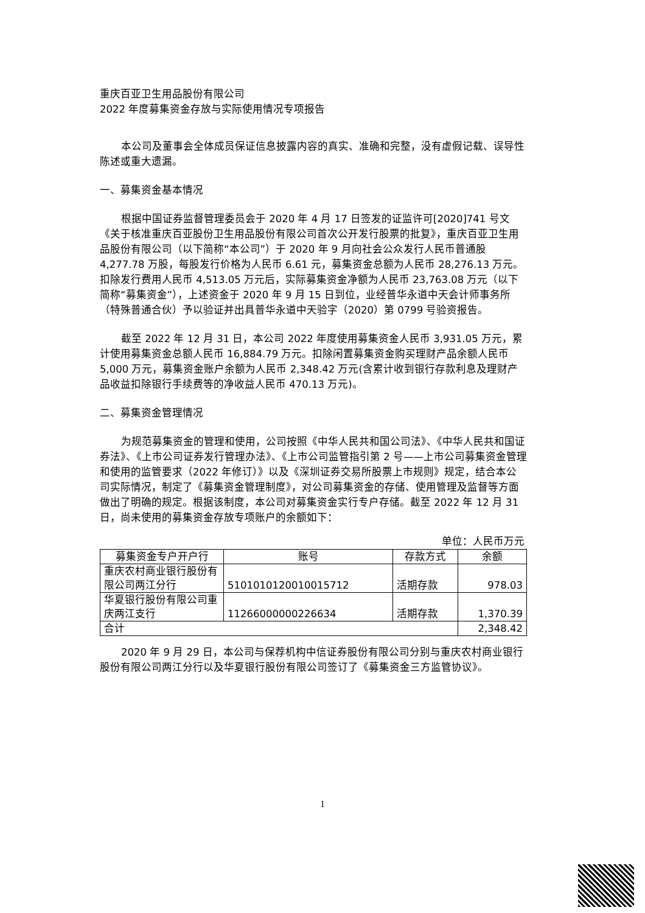重庆百亚卫生用品股份有限公司
2022 年度募集资金存放与实际使用情况专项报告
本公司及董事会全体成员保证信息披露内容的真实、准确和完整，没有虚假记载、误导性陈述或重大遗漏。
一、募集资金基本情况
根据中国证券监督管理委员会于 2020 年 4 月 17 日签发的证监许可[2020]741 号文《关于核准重庆百亚股份卫生用品股份有限公司首次公开发行股票的批复》，重庆百亚卫生用品股份有限公司（以下简称“本公司”）于 2020 年 9 月向社会公众发行人民币普通股 4,277.78 万股，每股发行价格为人民币 6.61 元，募集资金总额为人民币 28,276.13 万元。扣除发行费用人民币 4,513.05 万元后，实际募集资金净额为人民币 23,763.08 万元（以下简称“募集资金”），上述资金于 2020 年 9 月 15 日到位，业经普华永道中天会计师事务所（特殊普通合伙）予以验证并出具普华永道中天验字（2020）第 0799 号验资报告。
截至 2022 年 12 月 31 日，本公司 2022 年度使用募集资金人民币 3,931.05 万元，累计使用募集资金总额人民币 16,884.79 万元。扣除闲置募集资金购买理财产品余额人民币 5,000 万元，募集资金账户余额为人民币 2,348.42 万元(含累计收到银行存款利息及理财产品收益扣除银行手续费等的净收益人民币 470.13 万元)。
二、募集资金管理情况
为规范募集资金的管理和使用，公司按照《中华人民共和国公司法》、《中华人民共和国证券法》、《上市公司证券发行管理办法》、《上市公司监管指引第 2 号——上市公司募集资金管理和使用的监管要求（2022 年修订）》以及《深圳证券交易所股票上市规则》规定，结合本公司实际情况，制定了《募集资金管理制度》，对公司募集资金的存储、使用管理及监督等方面做出了明确的规定。根据该制度，本公司对募集资金实行专户存储。截至 2022 年 12 月 31 日，尚未使用的募集资金存放专项账户的余额如下：
单位：人民币万元
| 募集资金专户开户行 | 账号 | 存款方式 | 余额 |
| --- | --- | --- | --- |
| 重庆农村商业银行股份有限公司两江分行 | 5101010120010015712 | 活期存款 | 978.03 |
| 华夏银行股份有限公司重庆两江支行 | 11266000000226634 | 活期存款 | 1,370.39 |
| 合计 | | | 2,348.42 |
2020 年 9 月 29 日，本公司与保荐机构中信证券股份有限公司分别与重庆农村商业银行股份有限公司两江分行以及华夏银行股份有限公司签订了《募集资金三方监管协议》。
1